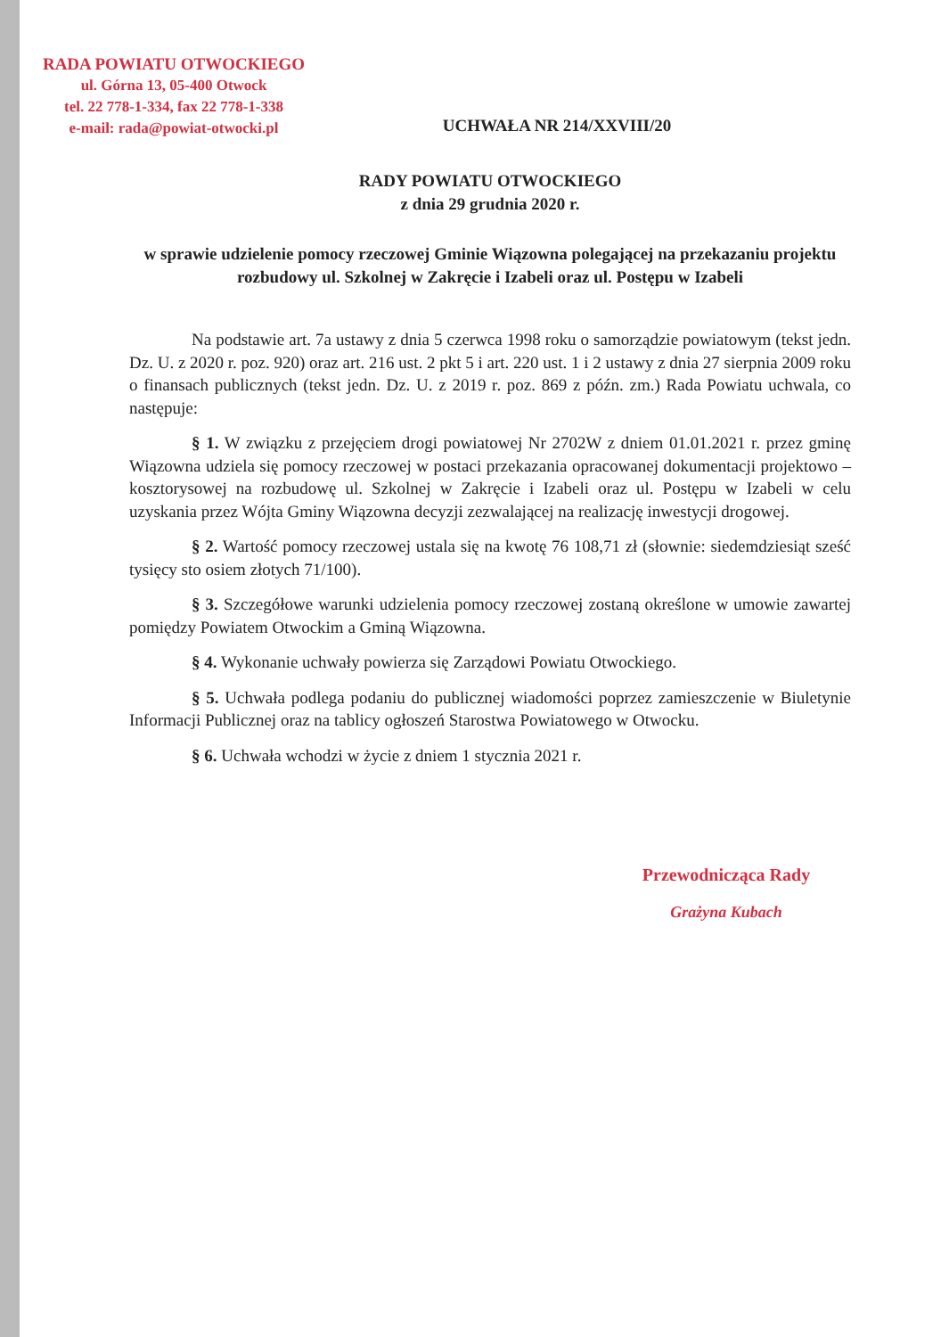RADA POWIATU OTWOCKIEGO
ul. Górna 13, 05-400 Otwock
tel. 22 778-1-334, fax 22 778-1-338
e-mail: rada@powiat-otwocki.pl
UCHWAŁA NR 214/XXVIII/20
RADY POWIATU OTWOCKIEGO
z dnia 29 grudnia 2020 r.
w sprawie udzielenie pomocy rzeczowej Gminie Wiązowna polegającej na przekazaniu projektu rozbudowy ul. Szkolnej w Zakręcie i Izabeli oraz ul. Postępu w Izabeli
Na podstawie art. 7a ustawy z dnia 5 czerwca 1998 roku o samorządzie powiatowym (tekst jedn. Dz. U. z 2020 r. poz. 920) oraz art. 216 ust. 2 pkt 5 i art. 220 ust. 1 i 2 ustawy z dnia 27 sierpnia 2009 roku o finansach publicznych (tekst jedn. Dz. U. z 2019 r. poz. 869 z późn. zm.) Rada Powiatu uchwala, co następuje:
§ 1. W związku z przejęciem drogi powiatowej Nr 2702W z dniem 01.01.2021 r. przez gminę Wiązowna udziela się pomocy rzeczowej w postaci przekazania opracowanej dokumentacji projektowo – kosztorysowej na rozbudowę ul. Szkolnej w Zakręcie i Izabeli oraz ul. Postępu w Izabeli w celu uzyskania przez Wójta Gminy Wiązowna decyzji zezwalającej na realizację inwestycji drogowej.
§ 2. Wartość pomocy rzeczowej ustala się na kwotę 76 108,71 zł (słownie: siedemdziesiąt sześć tysięcy sto osiem złotych 71/100).
§ 3. Szczegółowe warunki udzielenia pomocy rzeczowej zostaną określone w umowie zawartej pomiędzy Powiatem Otwockim a Gminą Wiązowna.
§ 4. Wykonanie uchwały powierza się Zarządowi Powiatu Otwockiego.
§ 5. Uchwała podlega podaniu do publicznej wiadomości poprzez zamieszczenie w Biuletynie Informacji Publicznej oraz na tablicy ogłoszeń Starostwa Powiatowego w Otwocku.
§ 6. Uchwała wchodzi w życie z dniem 1 stycznia 2021 r.
Przewodnicząca Rady
Grażyna Kubach